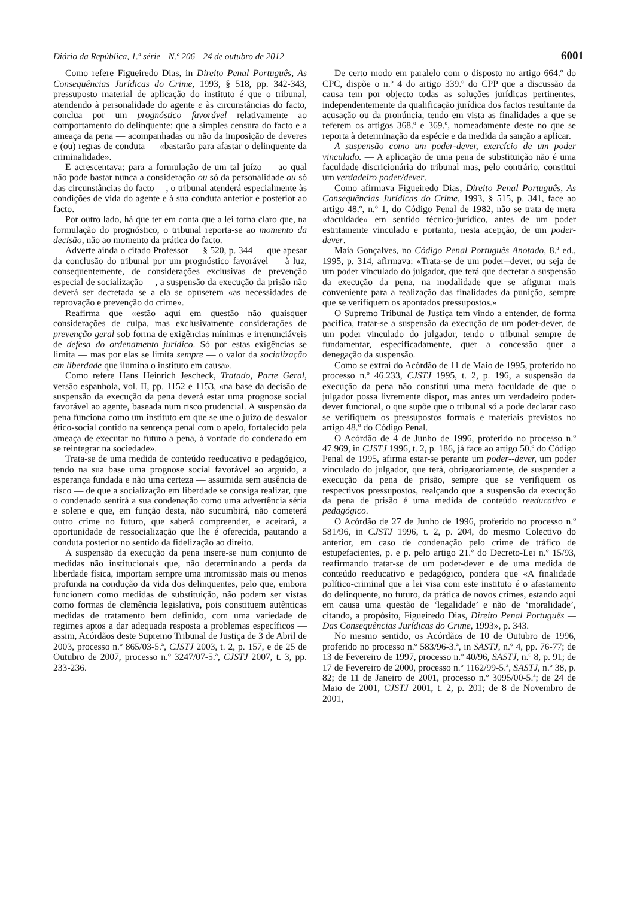Diário da República, 1.ª série—N.º 206—24 de outubro de 2012 6001
Como refere Figueiredo Dias, in Direito Penal Português, As Consequências Jurídicas do Crime, 1993, § 518, pp. 342-343, pressuposto material de aplicação do instituto é que o tribunal, atendendo à personalidade do agente e às circunstâncias do facto, conclua por um prognóstico favorável relativamente ao comportamento do delinquente: que a simples censura do facto e a ameaça da pena — acompanhadas ou não da imposição de deveres e (ou) regras de conduta — «bastarão para afastar o delinquente da criminalidade».
E acrescentava: para a formulação de um tal juízo — ao qual não pode bastar nunca a consideração ou só da personalidade ou só das circunstâncias do facto —, o tribunal atenderá especialmente às condições de vida do agente e à sua conduta anterior e posterior ao facto.
Por outro lado, há que ter em conta que a lei torna claro que, na formulação do prognóstico, o tribunal reporta-se ao momento da decisão, não ao momento da prática do facto.
Adverte ainda o citado Professor — § 520, p. 344 — que apesar da conclusão do tribunal por um prognóstico favorável — à luz, consequentemente, de considerações exclusivas de prevenção especial de socialização —, a suspensão da execução da prisão não deverá ser decretada se a ela se opuserem «as necessidades de reprovação e prevenção do crime».
Reafirma que «estão aqui em questão não quaisquer considerações de culpa, mas exclusivamente considerações de prevenção geral sob forma de exigências mínimas e irrenunciáveis de defesa do ordenamento jurídico. Só por estas exigências se limita — mas por elas se limita sempre — o valor da socialização em liberdade que ilumina o instituto em causa».
Como refere Hans Heinrich Jescheck, Tratado, Parte Geral, versão espanhola, vol. II, pp. 1152 e 1153, «na base da decisão de suspensão da execução da pena deverá estar uma prognose social favorável ao agente, baseada num risco prudencial. A suspensão da pena funciona como um instituto em que se une o juízo de desvalor ético-social contido na sentença penal com o apelo, fortalecido pela ameaça de executar no futuro a pena, à vontade do condenado em se reintegrar na sociedade».
Trata-se de uma medida de conteúdo reeducativo e pedagógico, tendo na sua base uma prognose social favorável ao arguido, a esperança fundada e não uma certeza — assumida sem ausência de risco — de que a socialização em liberdade se consiga realizar, que o condenado sentirá a sua condenação como uma advertência séria e solene e que, em função desta, não sucumbirá, não cometerá outro crime no futuro, que saberá compreender, e aceitará, a oportunidade de ressocialização que lhe é oferecida, pautando a conduta posterior no sentido da fidelização ao direito.
A suspensão da execução da pena insere-se num conjunto de medidas não institucionais que, não determinando a perda da liberdade física, importam sempre uma intromissão mais ou menos profunda na condução da vida dos delinquentes, pelo que, embora funcionem como medidas de substituição, não podem ser vistas como formas de clemência legislativa, pois constituem autênticas medidas de tratamento bem definido, com uma variedade de regimes aptos a dar adequada resposta a problemas específicos — assim, Acórdãos deste Supremo Tribunal de Justiça de 3 de Abril de 2003, processo n.º 865/03-5.ª, CJSTJ 2003, t. 2, p. 157, e de 25 de Outubro de 2007, processo n.º 3247/07-5.ª, CJSTJ 2007, t. 3, pp. 233-236.
De certo modo em paralelo com o disposto no artigo 664.º do CPC, dispõe o n.º 4 do artigo 339.º do CPP que a discussão da causa tem por objecto todas as soluções jurídicas pertinentes, independentemente da qualificação jurídica dos factos resultante da acusação ou da pronúncia, tendo em vista as finalidades a que se referem os artigos 368.º e 369.º, nomeadamente deste no que se reporta à determinação da espécie e da medida da sanção a aplicar.
A suspensão como um poder-dever, exercício de um poder vinculado. — A aplicação de uma pena de substituição não é uma faculdade discricionária do tribunal mas, pelo contrário, constitui um verdadeiro poder/dever.
Como afirmava Figueiredo Dias, Direito Penal Português, As Consequências Jurídicas do Crime, 1993, § 515, p. 341, face ao artigo 48.º, n.º 1, do Código Penal de 1982, não se trata de mera «faculdade» em sentido técnico-jurídico, antes de um poder estritamente vinculado e portanto, nesta acepção, de um poder-dever.
Maia Gonçalves, no Código Penal Português Anotado, 8.ª ed., 1995, p. 314, afirmava: «Trata-se de um poder--dever, ou seja de um poder vinculado do julgador, que terá que decretar a suspensão da execução da pena, na modalidade que se afigurar mais conveniente para a realização das finalidades da punição, sempre que se verifiquem os apontados pressupostos.»
O Supremo Tribunal de Justiça tem vindo a entender, de forma pacífica, tratar-se a suspensão da execução de um poder-dever, de um poder vinculado do julgador, tendo o tribunal sempre de fundamentar, especificadamente, quer a concessão quer a denegação da suspensão.
Como se extrai do Acórdão de 11 de Maio de 1995, proferido no processo n.º 46.233, CJSTJ 1995, t. 2, p. 196, a suspensão da execução da pena não constitui uma mera faculdade de que o julgador possa livremente dispor, mas antes um verdadeiro poder-dever funcional, o que supõe que o tribunal só a pode declarar caso se verifiquem os pressupostos formais e materiais previstos no artigo 48.º do Código Penal.
O Acórdão de 4 de Junho de 1996, proferido no processo n.º 47.969, in CJSTJ 1996, t. 2, p. 186, já face ao artigo 50.º do Código Penal de 1995, afirma estar-se perante um poder--dever, um poder vinculado do julgador, que terá, obrigatoriamente, de suspender a execução da pena de prisão, sempre que se verifiquem os respectivos pressupostos, realçando que a suspensão da execução da pena de prisão é uma medida de conteúdo reeducativo e pedagógico.
O Acórdão de 27 de Junho de 1996, proferido no processo n.º 581/96, in CJSTJ 1996, t. 2, p. 204, do mesmo Colectivo do anterior, em caso de condenação pelo crime de tráfico de estupefacientes, p. e p. pelo artigo 21.º do Decreto-Lei n.º 15/93, reafirmando tratar-se de um poder-dever e de uma medida de conteúdo reeducativo e pedagógico, pondera que «A finalidade político-criminal que a lei visa com este instituto é o afastamento do delinquente, no futuro, da prática de novos crimes, estando aqui em causa uma questão de ‘legalidade’ e não de ‘moralidade’, citando, a propósito, Figueiredo Dias, Direito Penal Português — Das Consequências Jurídicas do Crime, 1993», p. 343.
No mesmo sentido, os Acórdãos de 10 de Outubro de 1996, proferido no processo n.º 583/96-3.ª, in SASTJ, n.º 4, pp. 76-77; de 13 de Fevereiro de 1997, processo n.º 40/96, SASTJ, n.º 8, p. 91; de 17 de Fevereiro de 2000, processo n.º 1162/99-5.ª, SASTJ, n.º 38, p. 82; de 11 de Janeiro de 2001, processo n.º 3095/00-5.ª; de 24 de Maio de 2001, CJSTJ 2001, t. 2, p. 201; de 8 de Novembro de 2001,